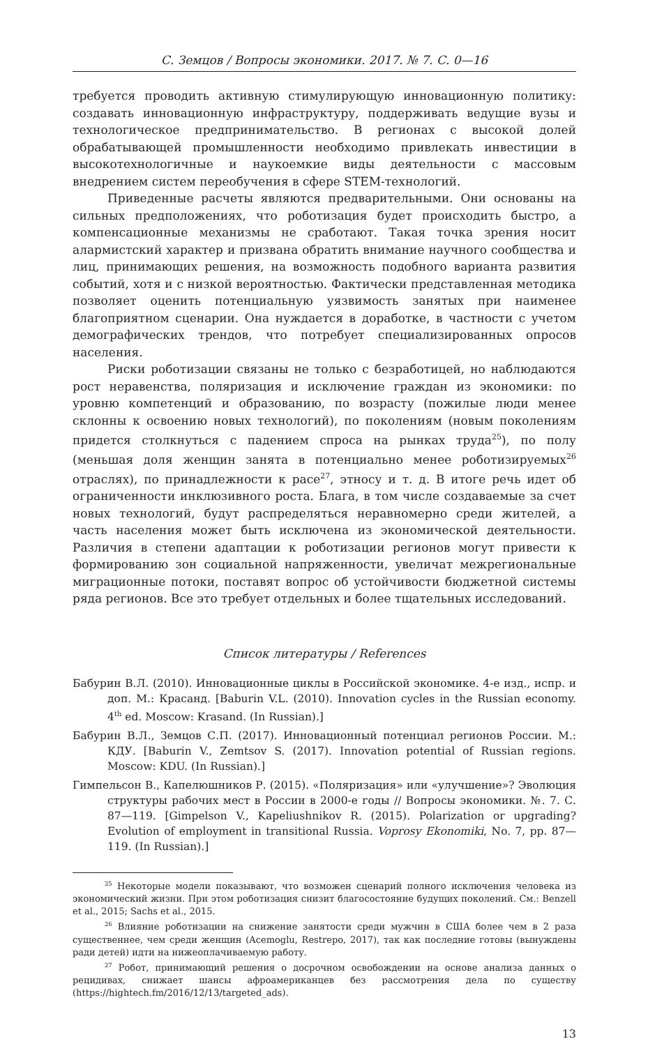С. Земцов / Вопросы экономики. 2017. № 7. С. 0—16
требуется проводить активную стимулирующую инновационную политику: создавать инновационную инфраструктуру, поддерживать ведущие вузы и технологическое предпринимательство. В регионах с высокой долей обрабатывающей промышленности необходимо привлекать инвестиции в высокотехнологичные и наукоемкие виды деятельности с массовым внедрением систем переобучения в сфере STEM-технологий.
Приведенные расчеты являются предварительными. Они основаны на сильных предположениях, что роботизация будет происходить быстро, а компенсационные механизмы не сработают. Такая точка зрения носит алармистский характер и призвана обратить внимание научного сообщества и лиц, принимающих решения, на возможность подобного варианта развития событий, хотя и с низкой вероятностью. Фактически представленная методика позволяет оценить потенциальную уязвимость занятых при наименее благоприятном сценарии. Она нуждается в доработке, в частности с учетом демографических трендов, что потребует специализированных опросов населения.
Риски роботизации связаны не только с безработицей, но наблюдаются рост неравенства, поляризация и исключение граждан из экономики: по уровню компетенций и образованию, по возрасту (пожилые люди менее склонны к освоению новых технологий), по поколениям (новым поколениям придется столкнуться с падением спроса на рынках труда<sup>25</sup>), по полу (меньшая доля женщин занята в потенциально менее роботизируемых<sup>26</sup> отраслях), по принадлежности к расе<sup>27</sup>, этносу и т. д. В итоге речь идет об ограниченности инклюзивного роста. Блага, в том числе создаваемые за счет новых технологий, будут распределяться неравномерно среди жителей, а часть населения может быть исключена из экономической деятельности. Различия в степени адаптации к роботизации регионов могут привести к формированию зон социальной напряженности, увеличат межрегиональные миграционные потоки, поставят вопрос об устойчивости бюджетной системы ряда регионов. Все это требует отдельных и более тщательных исследований.
Список литературы / References
Бабурин В.Л. (2010). Инновационные циклы в Российской экономике. 4-е изд., испр. и доп. М.: Красанд. [Baburin V.L. (2010). Innovation cycles in the Russian economy. 4<sup>th</sup> ed. Moscow: Krasand. (In Russian).]
Бабурин В.Л., Земцов С.П. (2017). Инновационный потенциал регионов России. М.: КДУ. [Baburin V., Zemtsov S. (2017). Innovation potential of Russian regions. Moscow: KDU. (In Russian).]
Гимпельсон В., Капелюшников Р. (2015). «Поляризация» или «улучшение»? Эволюция структуры рабочих мест в России в 2000-е годы // Вопросы экономики. №. 7. С. 87—119. [Gimpelson V., Kapeliushnikov R. (2015). Polarization or upgrading? Evolution of employment in transitional Russia. Voprosy Ekonomiki, No. 7, pp. 87—119. (In Russian).]
<sup>25</sup> Некоторые модели показывают, что возможен сценарий полного исключения человека из экономический жизни. При этом роботизация снизит благосостояние будущих поколений. См.: Benzell et al., 2015; Sachs et al., 2015.
<sup>26</sup> Влияние роботизации на снижение занятости среди мужчин в США более чем в 2 раза существеннее, чем среди женщин (Acemoglu, Restrepo, 2017), так как последние готовы (вынуждены ради детей) идти на нижеоплачиваемую работу.
<sup>27</sup> Робот, принимающий решения о досрочном освобождении на основе анализа данных о рецидивах, снижает шансы афроамериканцев без рассмотрения дела по существу (https://hightech.fm/2016/12/13/targeted_ads).
13